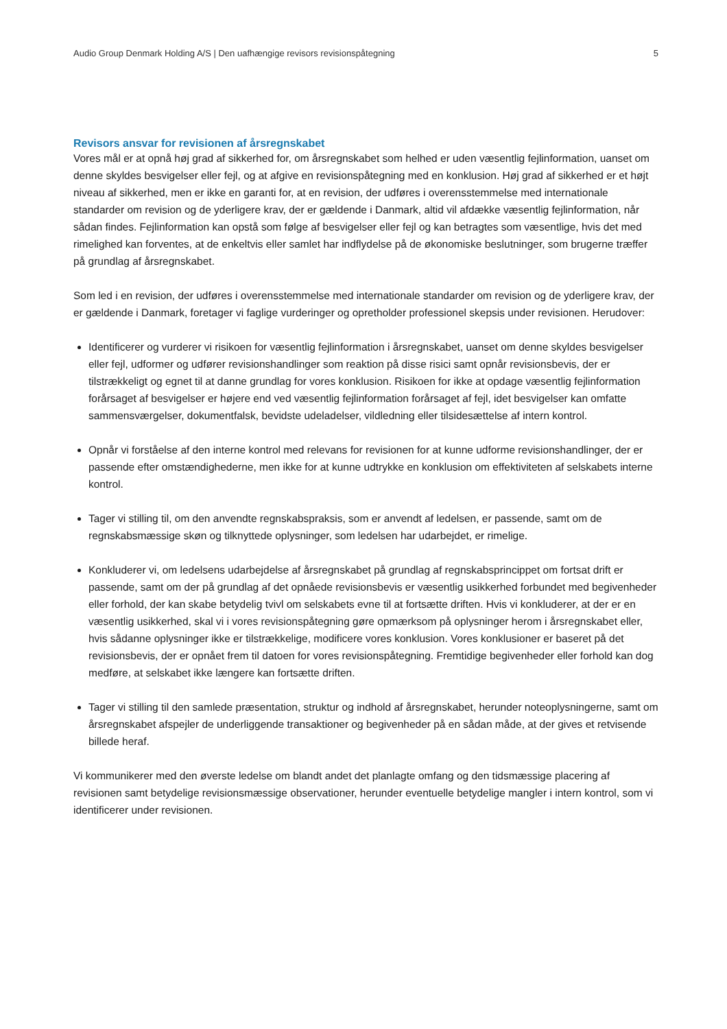Audio Group Denmark Holding A/S | Den uafhængige revisors revisionspåtegning 5
Revisors ansvar for revisionen af årsregnskabet
Vores mål er at opnå høj grad af sikkerhed for, om årsregnskabet som helhed er uden væsentlig fejlinformation, uanset om denne skyldes besvigelser eller fejl, og at afgive en revisionspåtegning med en konklusion. Høj grad af sikkerhed er et højt niveau af sikkerhed, men er ikke en garanti for, at en revision, der udføres i overensstemmelse med internationale standarder om revision og de yderligere krav, der er gældende i Danmark, altid vil afdække væsentlig fejlinformation, når sådan findes. Fejlinformation kan opstå som følge af besvigelser eller fejl og kan betragtes som væsentlige, hvis det med rimelighed kan forventes, at de enkeltvis eller samlet har indflydelse på de økonomiske beslutninger, som brugerne træffer på grundlag af årsregnskabet.
Som led i en revision, der udføres i overensstemmelse med internationale standarder om revision og de yderligere krav, der er gældende i Danmark, foretager vi faglige vurderinger og opretholder professionel skepsis under revisionen. Herudover:
Identificerer og vurderer vi risikoen for væsentlig fejlinformation i årsregnskabet, uanset om denne skyldes besvigelser eller fejl, udformer og udfører revisionshandlinger som reaktion på disse risici samt opnår revisionsbevis, der er tilstrækkeligt og egnet til at danne grundlag for vores konklusion. Risikoen for ikke at opdage væsentlig fejlinformation forårsaget af besvigelser er højere end ved væsentlig fejlinformation forårsaget af fejl, idet besvigelser kan omfatte sammensværgelser, dokumentfalsk, bevidste udeladelser, vildledning eller tilsidesættelse af intern kontrol.
Opnår vi forståelse af den interne kontrol med relevans for revisionen for at kunne udforme revisionshandlinger, der er passende efter omstændighederne, men ikke for at kunne udtrykke en konklusion om effektiviteten af selskabets interne kontrol.
Tager vi stilling til, om den anvendte regnskabspraksis, som er anvendt af ledelsen, er passende, samt om de regnskabsmæssige skøn og tilknyttede oplysninger, som ledelsen har udarbejdet, er rimelige.
Konkluderer vi, om ledelsens udarbejdelse af årsregnskabet på grundlag af regnskabsprincippet om fortsat drift er passende, samt om der på grundlag af det opnåede revisionsbevis er væsentlig usikkerhed forbundet med begivenheder eller forhold, der kan skabe betydelig tvivl om selskabets evne til at fortsætte driften. Hvis vi konkluderer, at der er en væsentlig usikkerhed, skal vi i vores revisionspåtegning gøre opmærksom på oplysninger herom i årsregnskabet eller, hvis sådanne oplysninger ikke er tilstrækkelige, modificere vores konklusion. Vores konklusioner er baseret på det revisionsbevis, der er opnået frem til datoen for vores revisionspåtegning. Fremtidige begivenheder eller forhold kan dog medføre, at selskabet ikke længere kan fortsætte driften.
Tager vi stilling til den samlede præsentation, struktur og indhold af årsregnskabet, herunder noteoplysningerne, samt om årsregnskabet afspejler de underliggende transaktioner og begivenheder på en sådan måde, at der gives et retvisende billede heraf.
Vi kommunikerer med den øverste ledelse om blandt andet det planlagte omfang og den tidsmæssige placering af revisionen samt betydelige revisionsmæssige observationer, herunder eventuelle betydelige mangler i intern kontrol, som vi identificerer under revisionen.